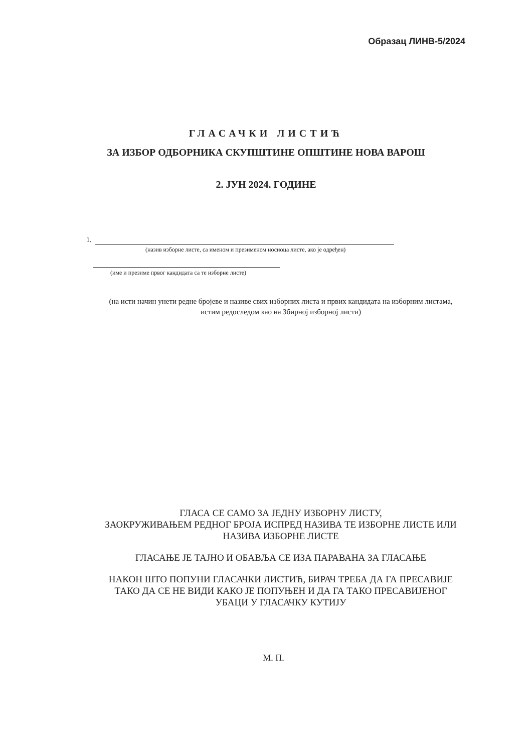Образац ЛИНВ-5/2024
ГЛАСАЧКИ ЛИСТИЋ
ЗА ИЗБОР ОДБОРНИКА СКУПШТИНЕ ОПШТИНЕ НОВА ВАРОШ
2. ЈУН 2024. ГОДИНЕ
1.
(назив изборне листе, са именом и презименом носиоца листе, ако је одређен)
(име и презиме првог кандидата са те изборне листе)
(на исти начин унети редне бројеве и називе свих изборних листа и првих кандидата на изборним листама, истим редоследом као на Збирној изборној листи)
ГЛАСА СЕ САМО ЗА ЈЕДНУ ИЗБОРНУ ЛИСТУ,
ЗАОКРУЖИВАЊЕМ РЕДНОГ БРОЈА ИСПРЕД НАЗИВА ТЕ ИЗБОРНЕ ЛИСТЕ ИЛИ НАЗИВА ИЗБОРНЕ ЛИСТЕ
ГЛАСАЊЕ ЈЕ ТАЈНО И ОБАВЉА СЕ ИЗА ПАРАВАНА ЗА ГЛАСАЊЕ
НАКОН ШТО ПОПУНИ ГЛАСАЧКИ ЛИСТИЋ, БИРАЧ ТРЕБА ДА ГА ПРЕСАВИЈЕ ТАКО ДА СЕ НЕ ВИДИ КАКО ЈЕ ПОПУЊЕН И ДА ГА ТАКО ПРЕСАВИЈЕНОГ УБАЦИ У ГЛАСАЧКУ КУТИЈУ
М. П.